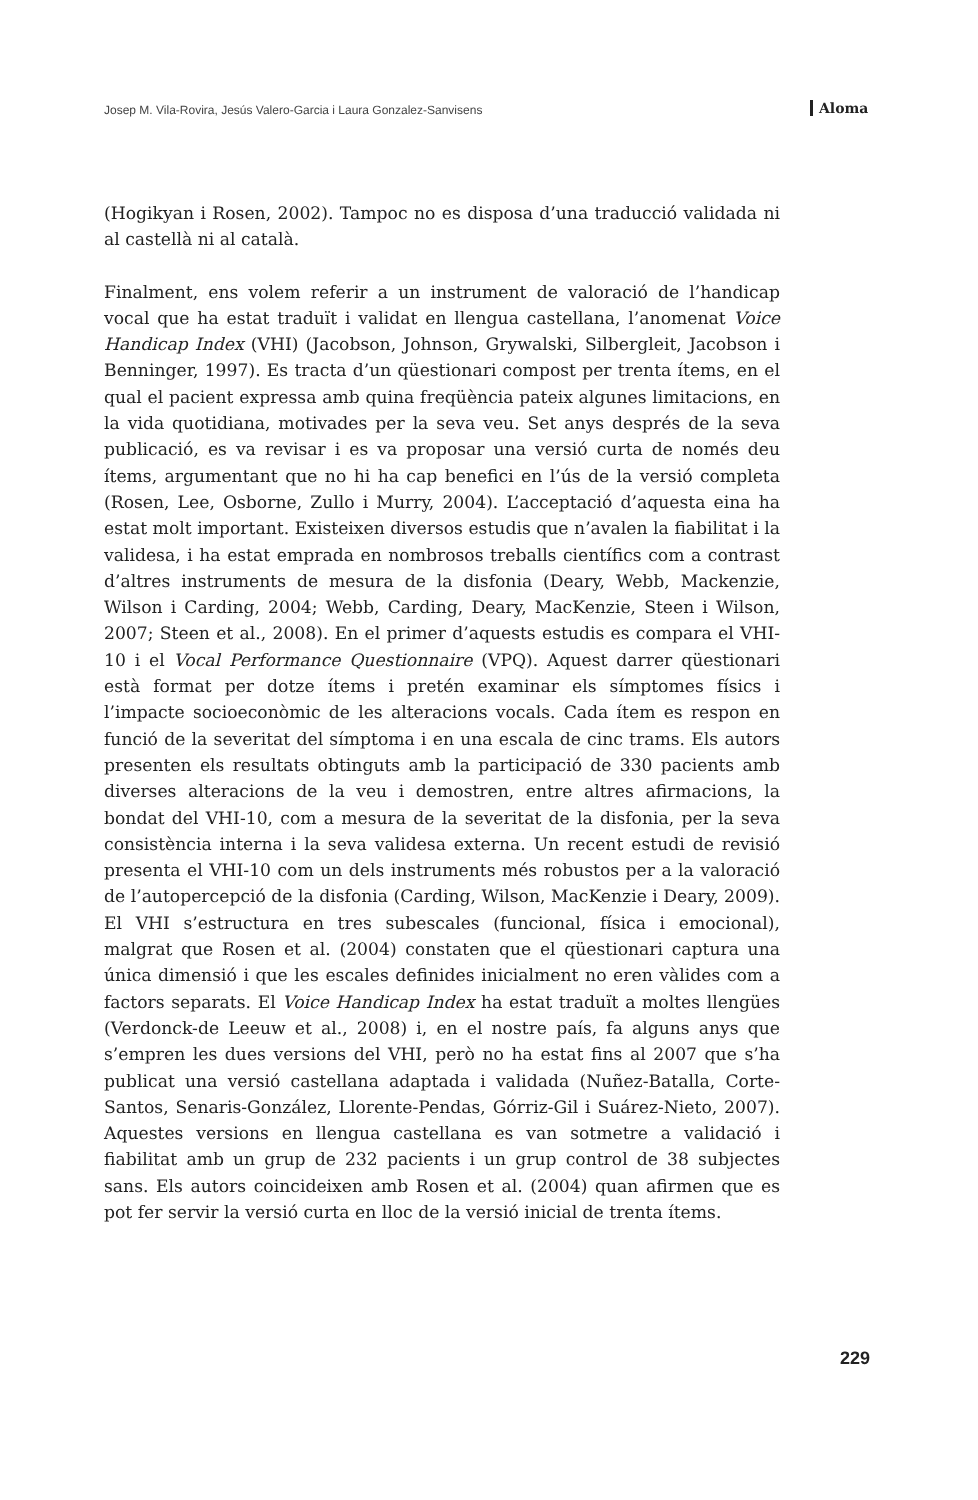Josep M. Vila-Rovira, Jesús Valero-Garcia i Laura Gonzalez-Sanvisens Aloma
(Hogikyan i Rosen, 2002). Tampoc no es disposa d’una traducció validada ni al castellà ni al català.
Finalment, ens volem referir a un instrument de valoració de l’handicap vocal que ha estat traduït i validat en llengua castellana, l’anomenat Voice Handicap Index (VHI) (Jacobson, Johnson, Grywalski, Silbergleit, Jacobson i Benninger, 1997). Es tracta d’un qüestionari compost per trenta ítems, en el qual el pacient expressa amb quina freqüència pateix algunes limitacions, en la vida quotidiana, motivades per la seva veu. Set anys després de la seva publicació, es va revisar i es va proposar una versió curta de només deu ítems, argumentant que no hi ha cap benefici en l’ús de la versió completa (Rosen, Lee, Osborne, Zullo i Murry, 2004). L’acceptació d’aquesta eina ha estat molt important. Existeixen diversos estudis que n’avalen la fiabilitat i la validesa, i ha estat emprada en nombrosos treballs científics com a contrast d’altres instruments de mesura de la disfonia (Deary, Webb, Mackenzie, Wilson i Carding, 2004; Webb, Carding, Deary, MacKenzie, Steen i Wilson, 2007; Steen et al., 2008). En el primer d’aquests estudis es compara el VHI-10 i el Vocal Performance Questionnaire (VPQ). Aquest darrer qüestionari està format per dotze ítems i pretén examinar els símptomes físics i l’impacte socioeconòmic de les alteracions vocals. Cada ítem es respon en funció de la severitat del símptoma i en una escala de cinc trams. Els autors presenten els resultats obtinguts amb la participació de 330 pacients amb diverses alteracions de la veu i demostren, entre altres afirmacions, la bondat del VHI-10, com a mesura de la severitat de la disfonia, per la seva consistència interna i la seva validesa externa. Un recent estudi de revisió presenta el VHI-10 com un dels instruments més robustos per a la valoració de l’autopercepció de la disfonia (Carding, Wilson, MacKenzie i Deary, 2009). El VHI s’estructura en tres subescales (funcional, física i emocional), malgrat que Rosen et al. (2004) constaten que el qüestionari captura una única dimensió i que les escales definides inicialment no eren vàlides com a factors separats. El Voice Handicap Index ha estat traduït a moltes llengües (Verdonck-de Leeuw et al., 2008) i, en el nostre país, fa alguns anys que s’empren les dues versions del VHI, però no ha estat fins al 2007 que s’ha publicat una versió castellana adaptada i validada (Nuñez-Batalla, Corte-Santos, Senaris-González, Llorente-Pendas, Górriz-Gil i Suárez-Nieto, 2007). Aquestes versions en llengua castellana es van sotmetre a validació i fiabilitat amb un grup de 232 pacients i un grup control de 38 subjectes sans. Els autors coincideixen amb Rosen et al. (2004) quan afirmen que es pot fer servir la versió curta en lloc de la versió inicial de trenta ítems.
229